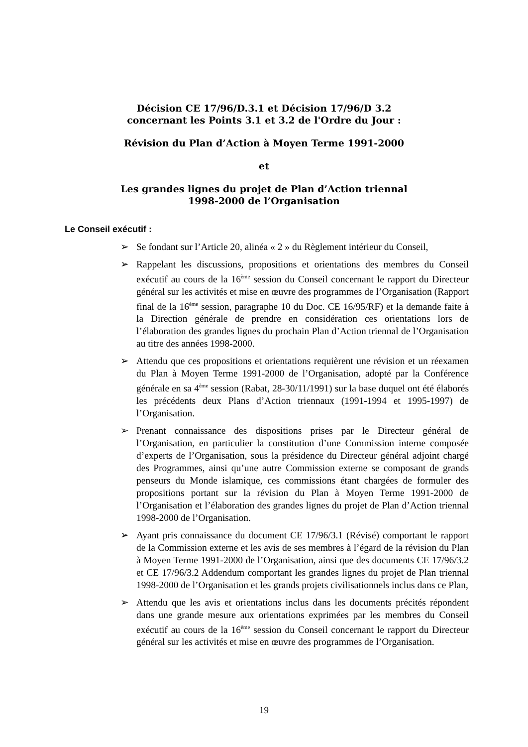Décision CE 17/96/D.3.1 et Décision 17/96/D 3.2
concernant les Points 3.1 et 3.2 de l'Ordre du Jour :
Révision du Plan d’Action à Moyen Terme 1991-2000
et
Les grandes lignes du projet de Plan d’Action triennal
1998-2000 de l’Organisation
Le Conseil exécutif :
➢ Se fondant sur l’Article 20, alinéa « 2 » du Règlement intérieur du Conseil,
➢ Rappelant les discussions, propositions et orientations des membres du Conseil exécutif au cours de la 16<sup>ème</sup> session du Conseil concernant le rapport du Directeur général sur les activités et mise en œuvre des programmes de l’Organisation (Rapport final de la 16<sup>ème</sup> session, paragraphe 10 du Doc. CE 16/95/RF) et la demande faite à la Direction générale de prendre en considération ces orientations lors de l’élaboration des grandes lignes du prochain Plan d’Action triennal de l’Organisation au titre des années 1998-2000.
➢ Attendu que ces propositions et orientations requièrent une révision et un réexamen du Plan à Moyen Terme 1991-2000 de l’Organisation, adopté par la Conférence générale en sa 4<sup>ème</sup> session (Rabat, 28-30/11/1991) sur la base duquel ont été élaborés les précédents deux Plans d’Action triennaux (1991-1994 et 1995-1997) de l’Organisation.
➢ Prenant connaissance des dispositions prises par le Directeur général de l’Organisation, en particulier la constitution d’une Commission interne composée d’experts de l’Organisation, sous la présidence du Directeur général adjoint chargé des Programmes, ainsi qu’une autre Commission externe se composant de grands penseurs du Monde islamique, ces commissions étant chargées de formuler des propositions portant sur la révision du Plan à Moyen Terme 1991-2000 de l’Organisation et l’élaboration des grandes lignes du projet de Plan d’Action triennal 1998-2000 de l’Organisation.
➢ Ayant pris connaissance du document CE 17/96/3.1 (Révisé) comportant le rapport de la Commission externe et les avis de ses membres à l’égard de la révision du Plan à Moyen Terme 1991-2000 de l’Organisation, ainsi que des documents CE 17/96/3.2 et CE 17/96/3.2 Addendum comportant les grandes lignes du projet de Plan triennal 1998-2000 de l’Organisation et les grands projets civilisationnels inclus dans ce Plan,
➢ Attendu que les avis et orientations inclus dans les documents précités répondent dans une grande mesure aux orientations exprimées par les membres du Conseil exécutif au cours de la 16<sup>ème</sup> session du Conseil concernant le rapport du Directeur général sur les activités et mise en œuvre des programmes de l’Organisation.
19